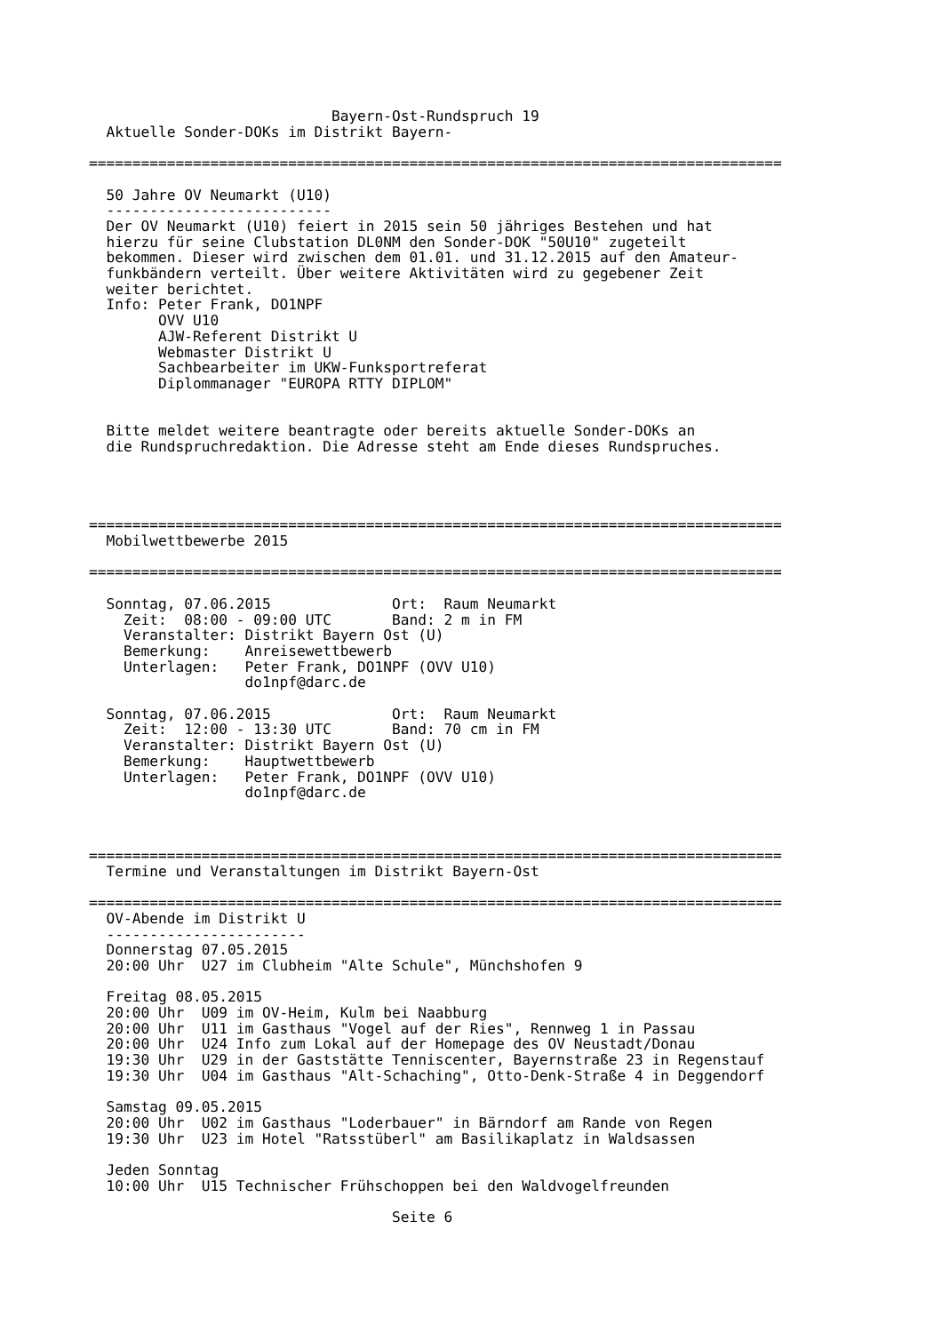Bayern-Ost-Rundspruch 19
  Aktuelle Sonder-DOKs im Distrikt Bayern-

================================================================================

  50 Jahre OV Neumarkt (U10)
  --------------------------
  Der OV Neumarkt (U10) feiert in 2015 sein 50 jähriges Bestehen und hat
  hierzu für seine Clubstation DL0NM den Sonder-DOK "50U10" zugeteilt
  bekommen. Dieser wird zwischen dem 01.01. und 31.12.2015 auf den Amateur-
  funkbändern verteilt. Über weitere Aktivitäten wird zu gegebener Zeit
  weiter berichtet.
  Info: Peter Frank, DO1NPF
        OVV U10
        AJW-Referent Distrikt U
        Webmaster Distrikt U
        Sachbearbeiter im UKW-Funksportreferat
        Diplommanager "EUROPA RTTY DIPLOM"


  Bitte meldet weitere beantragte oder bereits aktuelle Sonder-DOKs an
  die Rundspruchredaktion. Die Adresse steht am Ende dieses Rundspruches.




================================================================================
  Mobilwettbewerbe 2015

================================================================================

  Sonntag, 07.06.2015              Ort:  Raum Neumarkt
    Zeit:  08:00 - 09:00 UTC       Band: 2 m in FM
    Veranstalter: Distrikt Bayern Ost (U)
    Bemerkung:    Anreisewettbewerb
    Unterlagen:   Peter Frank, DO1NPF (OVV U10)
                  do1npf@darc.de

  Sonntag, 07.06.2015              Ort:  Raum Neumarkt
    Zeit:  12:00 - 13:30 UTC       Band: 70 cm in FM
    Veranstalter: Distrikt Bayern Ost (U)
    Bemerkung:    Hauptwettbewerb
    Unterlagen:   Peter Frank, DO1NPF (OVV U10)
                  do1npf@darc.de



================================================================================
  Termine und Veranstaltungen im Distrikt Bayern-Ost

================================================================================
  OV-Abende im Distrikt U
  -----------------------
  Donnerstag 07.05.2015
  20:00 Uhr  U27 im Clubheim "Alte Schule", Münchshofen 9

  Freitag 08.05.2015
  20:00 Uhr  U09 im OV-Heim, Kulm bei Naabburg
  20:00 Uhr  U11 im Gasthaus "Vogel auf der Ries", Rennweg 1 in Passau
  20:00 Uhr  U24 Info zum Lokal auf der Homepage des OV Neustadt/Donau
  19:30 Uhr  U29 in der Gaststätte Tenniscenter, Bayernstraße 23 in Regenstauf
  19:30 Uhr  U04 im Gasthaus "Alt-Schaching", Otto-Denk-Straße 4 in Deggendorf

  Samstag 09.05.2015
  20:00 Uhr  U02 im Gasthaus "Loderbauer" in Bärndorf am Rande von Regen
  19:30 Uhr  U23 im Hotel "Ratsstüberl" am Basilikaplatz in Waldsassen

  Jeden Sonntag
  10:00 Uhr  U15 Technischer Frühschoppen bei den Waldvogelfreunden

                                   Seite 6